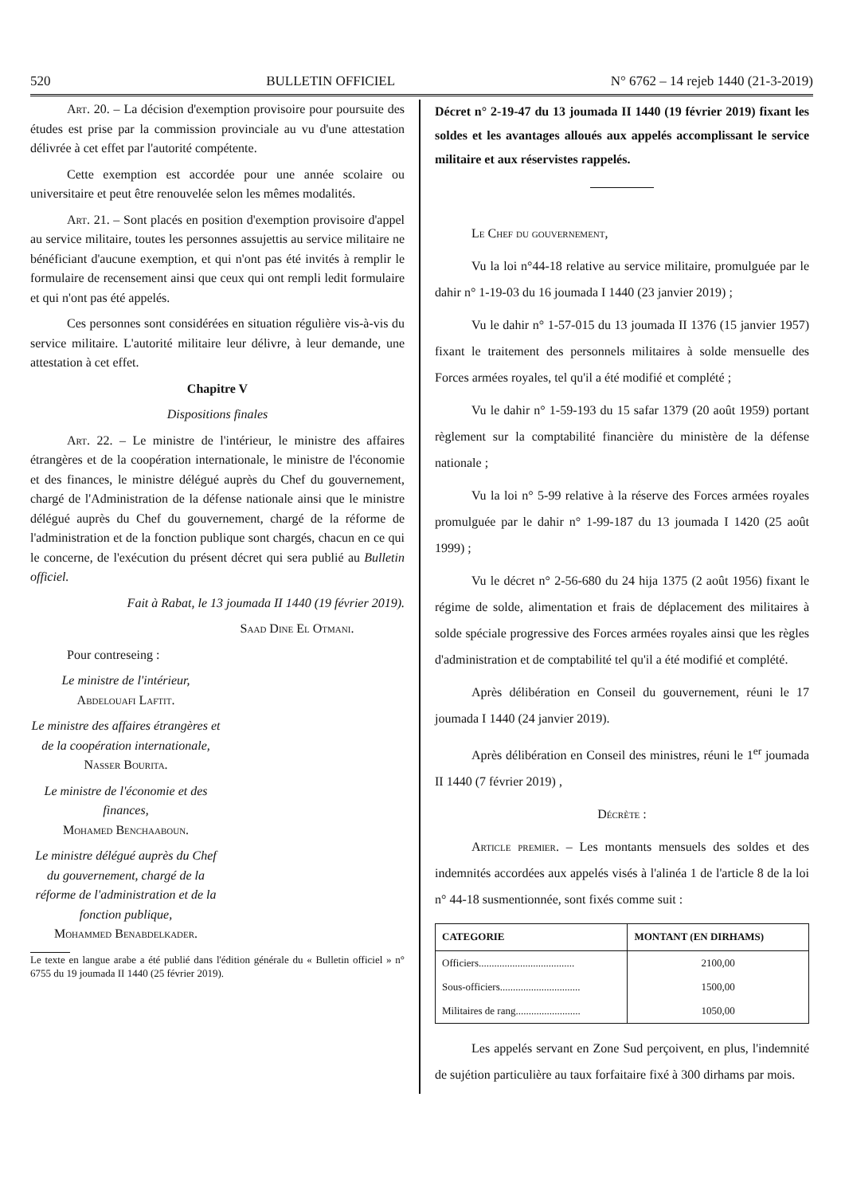520 BULLETIN OFFICIEL N° 6762 – 14 rejeb 1440 (21-3-2019)
Art. 20. – La décision d'exemption provisoire pour poursuite des études est prise par la commission provinciale au vu d'une attestation délivrée à cet effet par l'autorité compétente.
Cette exemption est accordée pour une année scolaire ou universitaire et peut être renouvelée selon les mêmes modalités.
Art. 21. – Sont placés en position d'exemption provisoire d'appel au service militaire, toutes les personnes assujettis au service militaire ne bénéficiant d'aucune exemption, et qui n'ont pas été invités à remplir le formulaire de recensement ainsi que ceux qui ont rempli ledit formulaire et qui n'ont pas été appelés.
Ces personnes sont considérées en situation régulière vis-à-vis du service militaire. L'autorité militaire leur délivre, à leur demande, une attestation à cet effet.
Chapitre V
Dispositions finales
Art. 22. – Le ministre de l'intérieur, le ministre des affaires étrangères et de la coopération internationale, le ministre de l'économie et des finances, le ministre délégué auprès du Chef du gouvernement, chargé de l'Administration de la défense nationale ainsi que le ministre délégué auprès du Chef du gouvernement, chargé de la réforme de l'administration et de la fonction publique sont chargés, chacun en ce qui le concerne, de l'exécution du présent décret qui sera publié au Bulletin officiel.
Fait à Rabat, le 13 joumada II 1440 (19 février 2019).
Saad Dine El Otmani.
Pour contreseing :
Le ministre de l'intérieur,
Abdelouafi Laftit.
Le ministre des affaires étrangères et de la coopération internationale,
Nasser Bourita.
Le ministre de l'économie et des finances,
Mohamed Benchaaboun.
Le ministre délégué auprès du Chef du gouvernement, chargé de la réforme de l'administration et de la fonction publique,
Mohammed Benabdelkader.
Le texte en langue arabe a été publié dans l'édition générale du « Bulletin officiel » n° 6755 du 19 joumada II 1440 (25 février 2019).
Décret n° 2-19-47 du 13 joumada II 1440 (19 février 2019) fixant les soldes et les avantages alloués aux appelés accomplissant le service militaire et aux réservistes rappelés.
Le Chef du gouvernement,
Vu la loi n°44-18 relative au service militaire, promulguée par le dahir n° 1-19-03 du 16 joumada I 1440 (23 janvier 2019) ;
Vu le dahir n° 1-57-015 du 13 joumada II 1376 (15 janvier 1957) fixant le traitement des personnels militaires à solde mensuelle des Forces armées royales, tel qu'il a été modifié et complété ;
Vu le dahir n° 1-59-193 du 15 safar 1379 (20 août 1959) portant règlement sur la comptabilité financière du ministère de la défense nationale ;
Vu la loi n° 5-99 relative à la réserve des Forces armées royales promulguée par le dahir n° 1-99-187 du 13 joumada I 1420 (25 août 1999) ;
Vu le décret n° 2-56-680 du 24 hija 1375 (2 août 1956) fixant le régime de solde, alimentation et frais de déplacement des militaires à solde spéciale progressive des Forces armées royales ainsi que les règles d'administration et de comptabilité tel qu'il a été modifié et complété.
Après délibération en Conseil du gouvernement, réuni le 17 joumada I 1440 (24 janvier 2019).
Après délibération en Conseil des ministres, réuni le 1<sup>er</sup> joumada II 1440 (7 février 2019) ,
Décrète :
Article premier. – Les montants mensuels des soldes et des indemnités accordées aux appelés visés à l'alinéa 1 de l'article 8 de la loi n° 44-18 susmentionnée, sont fixés comme suit :
| CATEGORIE | MONTANT (EN DIRHAMS) |
| --- | --- |
| Officiers..................................... | 2100,00 |
| Sous-officiers............................... | 1500,00 |
| Militaires de rang......................... | 1050,00 |
Les appelés servant en Zone Sud perçoivent, en plus, l'indemnité de sujétion particulière au taux forfaitaire fixé à 300 dirhams par mois.